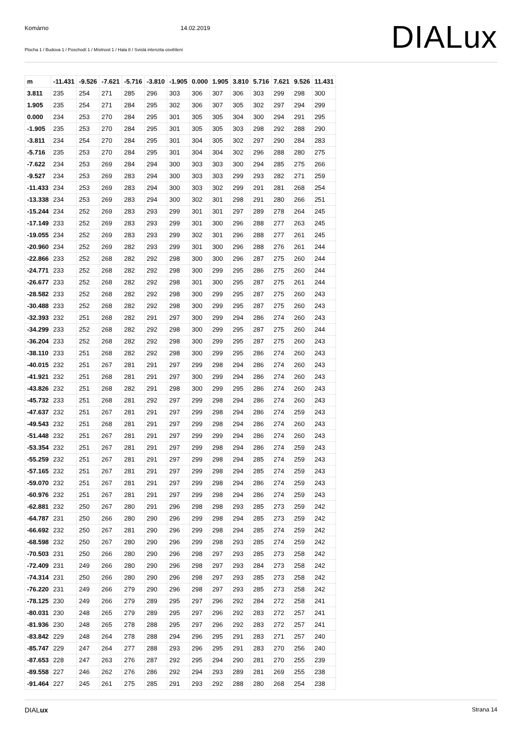Komárno 14.02.2019
Plocha 1 / Budova 1 / Poschodí 1 / Místnost 1 / Hala 8 / Svislá intenzita osvětlení
DIALux
| m | -11.431 | -9.526 | -7.621 | -5.716 | -3.810 | -1.905 | 0.000 | 1.905 | 3.810 | 5.716 | 7.621 | 9.526 | 11.431 |
| 3.811 | 235 | 254 | 271 | 285 | 296 | 303 | 306 | 307 | 306 | 303 | 299 | 298 | 300 |
| 1.905 | 235 | 254 | 271 | 284 | 295 | 302 | 306 | 307 | 305 | 302 | 297 | 294 | 299 |
| 0.000 | 234 | 253 | 270 | 284 | 295 | 301 | 305 | 305 | 304 | 300 | 294 | 291 | 295 |
| -1.905 | 235 | 253 | 270 | 284 | 295 | 301 | 305 | 305 | 303 | 298 | 292 | 288 | 290 |
| -3.811 | 234 | 254 | 270 | 284 | 295 | 301 | 304 | 305 | 302 | 297 | 290 | 284 | 283 |
| -5.716 | 235 | 253 | 270 | 284 | 295 | 301 | 304 | 304 | 302 | 296 | 288 | 280 | 275 |
| -7.622 | 234 | 253 | 269 | 284 | 294 | 300 | 303 | 303 | 300 | 294 | 285 | 275 | 266 |
| -9.527 | 234 | 253 | 269 | 283 | 294 | 300 | 303 | 303 | 299 | 293 | 282 | 271 | 259 |
| -11.433 | 234 | 253 | 269 | 283 | 294 | 300 | 303 | 302 | 299 | 291 | 281 | 268 | 254 |
| -13.338 | 234 | 253 | 269 | 283 | 294 | 300 | 302 | 301 | 298 | 291 | 280 | 266 | 251 |
| -15.244 | 234 | 252 | 269 | 283 | 293 | 299 | 301 | 301 | 297 | 289 | 278 | 264 | 245 |
| -17.149 | 233 | 252 | 269 | 283 | 293 | 299 | 301 | 300 | 296 | 288 | 277 | 263 | 245 |
| -19.055 | 234 | 252 | 269 | 283 | 293 | 299 | 302 | 301 | 296 | 288 | 277 | 261 | 245 |
| -20.960 | 234 | 252 | 269 | 282 | 293 | 299 | 301 | 300 | 296 | 288 | 276 | 261 | 244 |
| -22.866 | 233 | 252 | 268 | 282 | 292 | 298 | 300 | 300 | 296 | 287 | 275 | 260 | 244 |
| -24.771 | 233 | 252 | 268 | 282 | 292 | 298 | 300 | 299 | 295 | 286 | 275 | 260 | 244 |
| -26.677 | 233 | 252 | 268 | 282 | 292 | 298 | 301 | 300 | 295 | 287 | 275 | 261 | 244 |
| -28.582 | 233 | 252 | 268 | 282 | 292 | 298 | 300 | 299 | 295 | 287 | 275 | 260 | 243 |
| -30.488 | 233 | 252 | 268 | 282 | 292 | 298 | 300 | 299 | 295 | 287 | 275 | 260 | 243 |
| -32.393 | 232 | 251 | 268 | 282 | 291 | 297 | 300 | 299 | 294 | 286 | 274 | 260 | 243 |
| -34.299 | 233 | 252 | 268 | 282 | 292 | 298 | 300 | 299 | 295 | 287 | 275 | 260 | 244 |
| -36.204 | 233 | 252 | 268 | 282 | 292 | 298 | 300 | 299 | 295 | 287 | 275 | 260 | 243 |
| -38.110 | 233 | 251 | 268 | 282 | 292 | 298 | 300 | 299 | 295 | 286 | 274 | 260 | 243 |
| -40.015 | 232 | 251 | 267 | 281 | 291 | 297 | 299 | 298 | 294 | 286 | 274 | 260 | 243 |
| -41.921 | 232 | 251 | 268 | 281 | 291 | 297 | 300 | 299 | 294 | 286 | 274 | 260 | 243 |
| -43.826 | 232 | 251 | 268 | 282 | 291 | 298 | 300 | 299 | 295 | 286 | 274 | 260 | 243 |
| -45.732 | 233 | 251 | 268 | 281 | 292 | 297 | 299 | 298 | 294 | 286 | 274 | 260 | 243 |
| -47.637 | 232 | 251 | 267 | 281 | 291 | 297 | 299 | 298 | 294 | 286 | 274 | 259 | 243 |
| -49.543 | 232 | 251 | 268 | 281 | 291 | 297 | 299 | 298 | 294 | 286 | 274 | 260 | 243 |
| -51.448 | 232 | 251 | 267 | 281 | 291 | 297 | 299 | 299 | 294 | 286 | 274 | 260 | 243 |
| -53.354 | 232 | 251 | 267 | 281 | 291 | 297 | 299 | 298 | 294 | 286 | 274 | 259 | 243 |
| -55.259 | 232 | 251 | 267 | 281 | 291 | 297 | 299 | 298 | 294 | 285 | 274 | 259 | 243 |
| -57.165 | 232 | 251 | 267 | 281 | 291 | 297 | 299 | 298 | 294 | 285 | 274 | 259 | 243 |
| -59.070 | 232 | 251 | 267 | 281 | 291 | 297 | 299 | 298 | 294 | 286 | 274 | 259 | 243 |
| -60.976 | 232 | 251 | 267 | 281 | 291 | 297 | 299 | 298 | 294 | 286 | 274 | 259 | 243 |
| -62.881 | 232 | 250 | 267 | 280 | 291 | 296 | 298 | 298 | 293 | 285 | 273 | 259 | 242 |
| -64.787 | 231 | 250 | 266 | 280 | 290 | 296 | 299 | 298 | 294 | 285 | 273 | 259 | 242 |
| -66.692 | 232 | 250 | 267 | 281 | 290 | 296 | 299 | 298 | 294 | 285 | 274 | 259 | 242 |
| -68.598 | 232 | 250 | 267 | 280 | 290 | 296 | 299 | 298 | 293 | 285 | 274 | 259 | 242 |
| -70.503 | 231 | 250 | 266 | 280 | 290 | 296 | 298 | 297 | 293 | 285 | 273 | 258 | 242 |
| -72.409 | 231 | 249 | 266 | 280 | 290 | 296 | 298 | 297 | 293 | 284 | 273 | 258 | 242 |
| -74.314 | 231 | 250 | 266 | 280 | 290 | 296 | 298 | 297 | 293 | 285 | 273 | 258 | 242 |
| -76.220 | 231 | 249 | 266 | 279 | 290 | 296 | 298 | 297 | 293 | 285 | 273 | 258 | 242 |
| -78.125 | 230 | 249 | 266 | 279 | 289 | 295 | 297 | 296 | 292 | 284 | 272 | 258 | 241 |
| -80.031 | 230 | 248 | 265 | 279 | 289 | 295 | 297 | 296 | 292 | 283 | 272 | 257 | 241 |
| -81.936 | 230 | 248 | 265 | 278 | 288 | 295 | 297 | 296 | 292 | 283 | 272 | 257 | 241 |
| -83.842 | 229 | 248 | 264 | 278 | 288 | 294 | 296 | 295 | 291 | 283 | 271 | 257 | 240 |
| -85.747 | 229 | 247 | 264 | 277 | 288 | 293 | 296 | 295 | 291 | 283 | 270 | 256 | 240 |
| -87.653 | 228 | 247 | 263 | 276 | 287 | 292 | 295 | 294 | 290 | 281 | 270 | 255 | 239 |
| -89.558 | 227 | 246 | 262 | 276 | 286 | 292 | 294 | 293 | 289 | 281 | 269 | 255 | 238 |
| -91.464 | 227 | 245 | 261 | 275 | 285 | 291 | 293 | 292 | 288 | 280 | 268 | 254 | 238 |
DIALux Strana 14